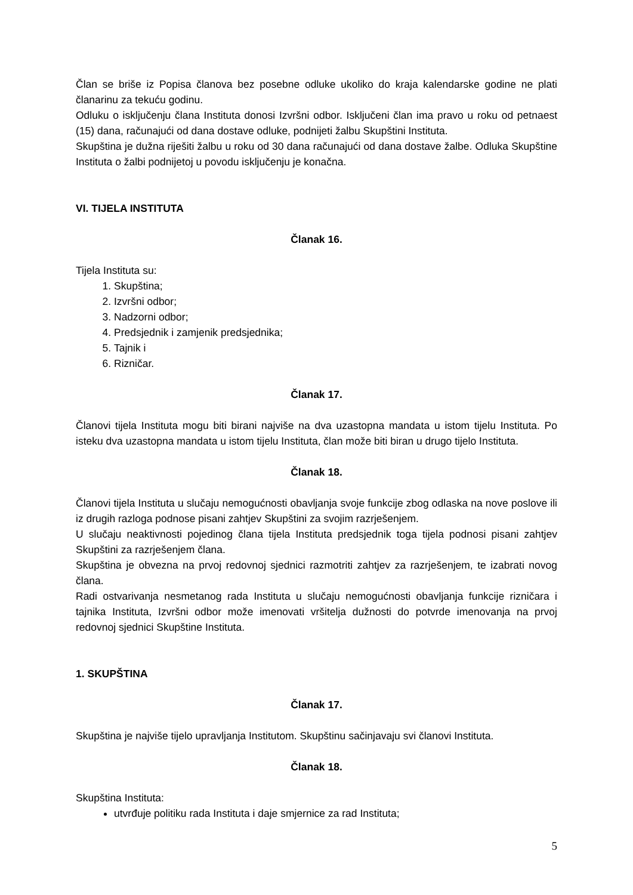Član se briše iz Popisa članova bez posebne odluke ukoliko do kraja kalendarske godine ne plati članarinu za tekuću godinu.
Odluku o isključenju člana Instituta donosi Izvršni odbor. Isključeni član ima pravo u roku od petnaest (15) dana, računajući od dana dostave odluke, podnijeti žalbu Skupštini Instituta.
Skupština je dužna riješiti žalbu u roku od 30 dana računajući od dana dostave žalbe. Odluka Skupštine Instituta o žalbi podnijetoj u povodu isključenju je konačna.
VI. TIJELA INSTITUTA
Članak 16.
Tijela Instituta su:
1. Skupština;
2. Izvršni odbor;
3. Nadzorni odbor;
4. Predsjednik i zamjenik predsjednika;
5. Tajnik i
6. Rizničar.
Članak 17.
Članovi tijela Instituta mogu biti birani najviše na dva uzastopna mandata u istom tijelu Instituta. Po isteku dva uzastopna mandata u istom tijelu Instituta, član može biti biran u drugo tijelo Instituta.
Članak 18.
Članovi tijela Instituta u slučaju nemogućnosti obavljanja svoje funkcije zbog odlaska na nove poslove ili iz drugih razloga podnose pisani zahtjev Skupštini za svojim razrješenjem.
U slučaju neaktivnosti pojedinog člana tijela Instituta predsjednik toga tijela podnosi pisani zahtjev Skupštini za razrješenjem člana.
Skupština je obvezna na prvoj redovnoj sjednici razmotriti zahtjev za razrješenjem, te izabrati novog člana.
Radi ostvarivanja nesmetanog rada Instituta u slučaju nemogućnosti obavljanja funkcije rizničara i tajnika Instituta, Izvršni odbor može imenovati vršitelja dužnosti do potvrde imenovanja na prvoj redovnoj sjednici Skupštine Instituta.
1. SKUPŠTINA
Članak 17.
Skupština je najviše tijelo upravljanja Institutom. Skupštinu sačinjavaju svi članovi Instituta.
Članak 18.
Skupština Instituta:
utvrđuje politiku rada Instituta i daje smjernice za rad Instituta;
5